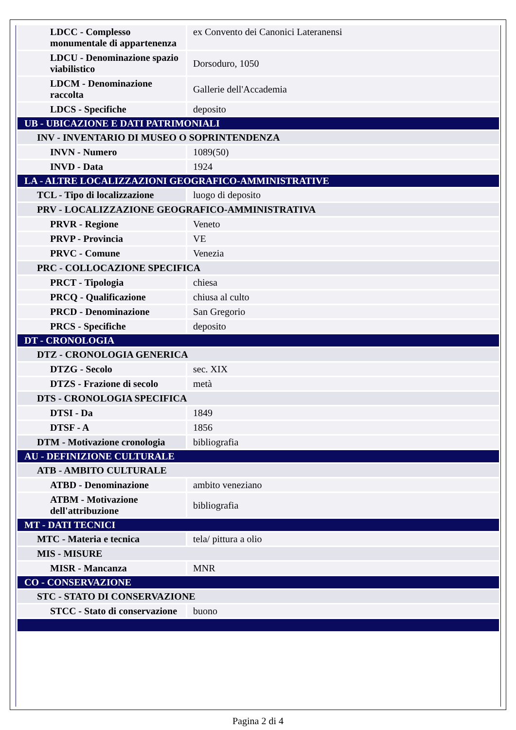| LDCC - Complesso monumentale di appartenenza | ex Convento dei Canonici Lateranensi |
| LDCU - Denominazione spazio viabilistico | Dorsoduro, 1050 |
| LDCM - Denominazione raccolta | Gallerie dell'Accademia |
| LDCS - Specifiche | deposito |
| UB - UBICAZIONE E DATI PATRIMONIALI | |
| INV - INVENTARIO DI MUSEO O SOPRINTENDENZA | |
| INVN - Numero | 1089(50) |
| INVD - Data | 1924 |
| LA - ALTRE LOCALIZZAZIONI GEOGRAFICO-AMMINISTRATIVE | |
| TCL - Tipo di localizzazione | luogo di deposito |
| PRV - LOCALIZZAZIONE GEOGRAFICO-AMMINISTRATIVA | |
| PRVR - Regione | Veneto |
| PRVP - Provincia | VE |
| PRVC - Comune | Venezia |
| PRC - COLLOCAZIONE SPECIFICA | |
| PRCT - Tipologia | chiesa |
| PRCQ - Qualificazione | chiusa al culto |
| PRCD - Denominazione | San Gregorio |
| PRCS - Specifiche | deposito |
| DT - CRONOLOGIA | |
| DTZ - CRONOLOGIA GENERICA | |
| DTZG - Secolo | sec. XIX |
| DTZS - Frazione di secolo | metà |
| DTS - CRONOLOGIA SPECIFICA | |
| DTSI - Da | 1849 |
| DTSF - A | 1856 |
| DTM - Motivazione cronologia | bibliografia |
| AU - DEFINIZIONE CULTURALE | |
| ATB - AMBITO CULTURALE | |
| ATBD - Denominazione | ambito veneziano |
| ATBM - Motivazione dell'attribuzione | bibliografia |
| MT - DATI TECNICI | |
| MTC - Materia e tecnica | tela/ pittura a olio |
| MIS - MISURE | |
| MISR - Mancanza | MNR |
| CO - CONSERVAZIONE | |
| STC - STATO DI CONSERVAZIONE | |
| STCC - Stato di conservazione | buono |
Pagina 2 di 4